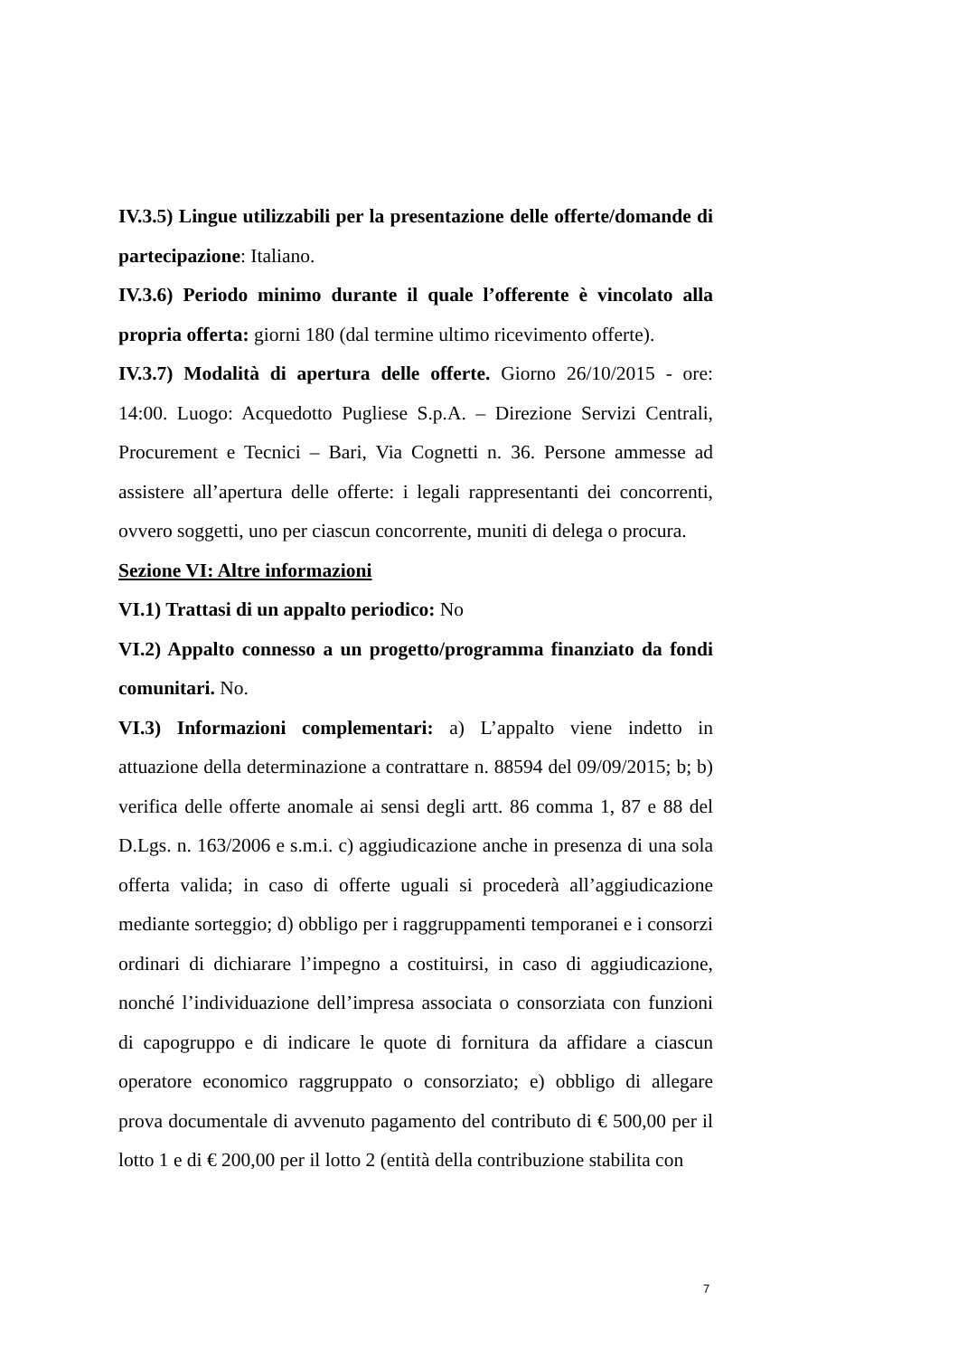IV.3.5) Lingue utilizzabili per la presentazione delle offerte/domande di partecipazione: Italiano.
IV.3.6) Periodo minimo durante il quale l’offerente è vincolato alla propria offerta: giorni 180 (dal termine ultimo ricevimento offerte).
IV.3.7) Modalità di apertura delle offerte. Giorno 26/10/2015 - ore: 14:00. Luogo: Acquedotto Pugliese S.p.A. – Direzione Servizi Centrali, Procurement e Tecnici – Bari, Via Cognetti n. 36. Persone ammesse ad assistere all’apertura delle offerte: i legali rappresentanti dei concorrenti, ovvero soggetti, uno per ciascun concorrente, muniti di delega o procura.
Sezione VI: Altre informazioni
VI.1) Trattasi di un appalto periodico: No
VI.2) Appalto connesso a un progetto/programma finanziato da fondi comunitari. No.
VI.3) Informazioni complementari: a) L’appalto viene indetto in attuazione della determinazione a contrattare n. 88594 del 09/09/2015; b; b) verifica delle offerte anomale ai sensi degli artt. 86 comma 1, 87 e 88 del D.Lgs. n. 163/2006 e s.m.i. c) aggiudicazione anche in presenza di una sola offerta valida; in caso di offerte uguali si procederà all’aggiudicazione mediante sorteggio; d) obbligo per i raggruppamenti temporanei e i consorzi ordinari di dichiarare l’impegno a costituirsi, in caso di aggiudicazione, nonché l’individuazione dell’impresa associata o consorziata con funzioni di capogruppo e di indicare le quote di fornitura da affidare a ciascun operatore economico raggruppato o consorziato; e) obbligo di allegare prova documentale di avvenuto pagamento del contributo di € 500,00 per il lotto 1 e di € 200,00 per il lotto 2 (entità della contribuzione stabilita con
7